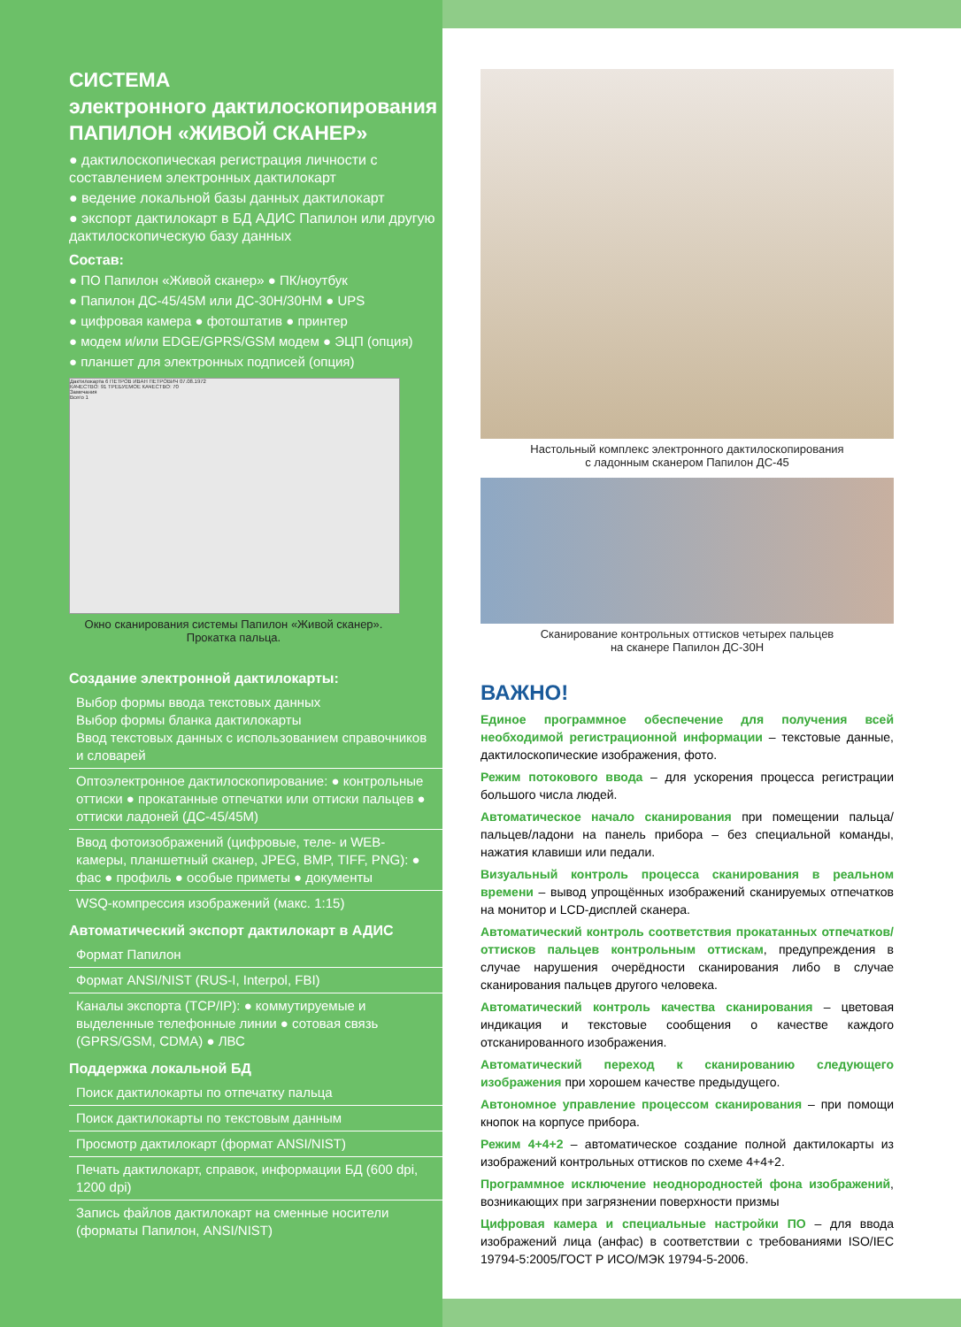СИСТЕМА
электронного дактилоскопирования
ПАПИЛОН «ЖИВОЙ СКАНЕР»
● дактилоскопическая регистрация личности с составлением электронных дактилокарт
● ведение локальной базы данных дактилокарт
● экспорт дактилокарт в БД АДИС Папилон или другую дактилоскопическую базу данных
Состав:
● ПО Папилон «Живой сканер» ● ПК/ноутбук
● Папилон ДС-45/45М или ДС-30Н/30НМ ● UPS
● цифровая камера ● фотоштатив ● принтер
● модем и/или EDGE/GPRS/GSM модем ● ЭЦП (опция)
● планшет для электронных подписей (опция)
Дактилокарта 6 ПЕТРОВ ИВАН ПЕТРОВИЧ 07.08.1972
КАЧЕСТВО: 91 ТРЕБУЕМОЕ КАЧЕСТВО: 70
Замечания
Всего 1
Окно сканирования системы Папилон «Живой сканер».
Прокатка пальца.
Создание электронной дактилокарты:
Выбор формы ввода текстовых данных
Выбор формы бланка дактилокарты
Ввод текстовых данных с использованием справочников и словарей
Оптоэлектронное дактилоскопирование: ● контрольные оттиски ● прокатанные отпечатки или оттиски пальцев ● оттиски ладоней (ДС-45/45М)
Ввод фотоизображений (цифровые, теле- и WEB-камеры, планшетный сканер, JPEG, BMP, TIFF, PNG): ● фас ● профиль ● особые приметы ● документы
WSQ-компрессия изображений (макс. 1:15)
Автоматический экспорт дактилокарт в АДИС
Формат Папилон
Формат ANSI/NIST (RUS-I, Interpol, FBI)
Каналы экспорта (TCP/IP): ● коммутируемые и выделенные телефонные линии ● сотовая связь (GPRS/GSM, CDMA) ● ЛВС
Поддержка локальной БД
Поиск дактилокарты по отпечатку пальца
Поиск дактилокарты по текстовым данным
Просмотр дактилокарт (формат ANSI/NIST)
Печать дактилокарт, справок, информации БД (600 dpi, 1200 dpi)
Запись файлов дактилокарт на сменные носители (форматы Папилон, ANSI/NIST)
Настольный комплекс электронного дактилоскопирования
с ладонным сканером Папилон ДС-45
Сканирование контрольных оттисков четырех пальцев
на сканере Папилон ДС-30Н
ВАЖНО!
Единое программное обеспечение для получения всей необходимой регистрационной информации – текстовые данные, дактилоскопические изображения, фото.
Режим потокового ввода – для ускорения процесса регистрации большого числа людей.
Автоматическое начало сканирования при помещении пальца/пальцев/ладони на панель прибора – без специальной команды, нажатия клавиши или педали.
Визуальный контроль процесса сканирования в реальном времени – вывод упрощённых изображений сканируемых отпечатков на монитор и LCD-дисплей сканера.
Автоматический контроль соответствия прокатанных отпечатков/оттисков пальцев контрольным оттискам, предупреждения в случае нарушения очерёдности сканирования либо в случае сканирования пальцев другого человека.
Автоматический контроль качества сканирования – цветовая индикация и текстовые сообщения о качестве каждого отсканированного изображения.
Автоматический переход к сканированию следующего изображения при хорошем качестве предыдущего.
Автономное управление процессом сканирования – при помощи кнопок на корпусе прибора.
Режим 4+4+2 – автоматическое создание полной дактилокарты из изображений контрольных оттисков по схеме 4+4+2.
Программное исключение неоднородностей фона изображений, возникающих при загрязнении поверхности призмы
Цифровая камера и специальные настройки ПО – для ввода изображений лица (анфас) в соответствии с требованиями ISO/IEC 19794-5:2005/ГОСТ Р ИСО/МЭК 19794-5-2006.